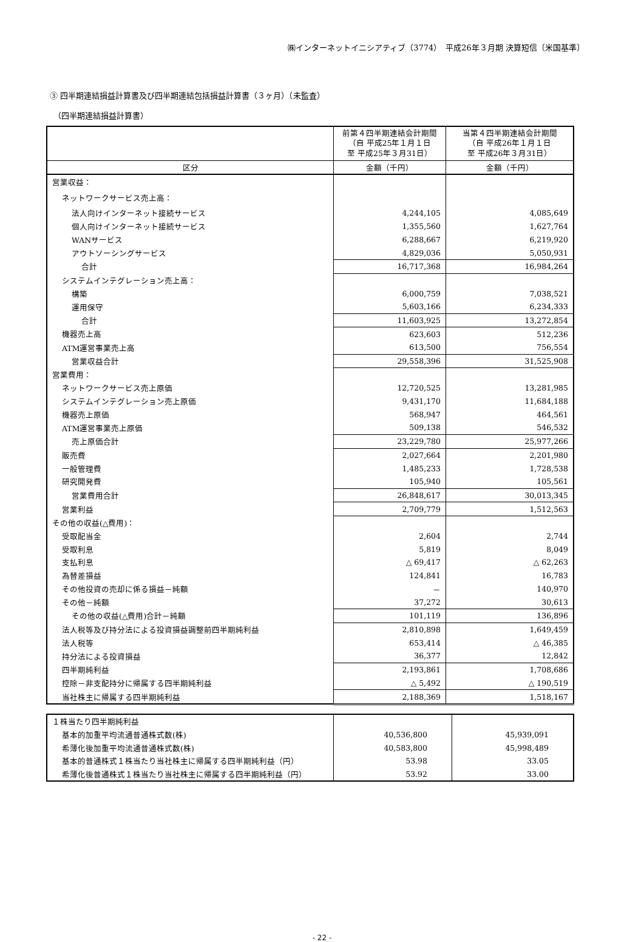㈱インターネットイニシアティブ（3774）　平成26年３月期 決算短信〔米国基準〕
③ 四半期連結損益計算書及び四半期連結包括損益計算書（３ヶ月）（未監査）
（四半期連結損益計算書）
| | 前第４四半期連結会計期間 （自 平成25年１月１日 至 平成25年３月31日） | 当第４四半期連結会計期間 （自 平成26年１月１日 至 平成26年３月31日） |
| 区分 | 金額（千円） | 金額（千円） |
| 営業収益： | | |
| ネットワークサービス売上高： | | |
| 法人向けインターネット接続サービス | 4,244,105 | 4,085,649 |
| 個人向けインターネット接続サービス | 1,355,560 | 1,627,764 |
| WANサービス | 6,288,667 | 6,219,920 |
| アウトソーシングサービス | 4,829,036 | 5,050,931 |
| 合計 | 16,717,368 | 16,984,264 |
| システムインテグレーション売上高： | | |
| 構築 | 6,000,759 | 7,038,521 |
| 運用保守 | 5,603,166 | 6,234,333 |
| 合計 | 11,603,925 | 13,272,854 |
| 機器売上高 | 623,603 | 512,236 |
| ATM運営事業売上高 | 613,500 | 756,554 |
| 営業収益合計 | 29,558,396 | 31,525,908 |
| 営業費用： | | |
| ネットワークサービス売上原価 | 12,720,525 | 13,281,985 |
| システムインテグレーション売上原価 | 9,431,170 | 11,684,188 |
| 機器売上原価 | 568,947 | 464,561 |
| ATM運営事業売上原価 | 509,138 | 546,532 |
| 売上原価合計 | 23,229,780 | 25,977,266 |
| 販売費 | 2,027,664 | 2,201,980 |
| 一般管理費 | 1,485,233 | 1,728,538 |
| 研究開発費 | 105,940 | 105,561 |
| 営業費用合計 | 26,848,617 | 30,013,345 |
| 営業利益 | 2,709,779 | 1,512,563 |
| その他の収益(△費用)： | | |
| 受取配当金 | 2,604 | 2,744 |
| 受取利息 | 5,819 | 8,049 |
| 支払利息 | △ 69,417 | △ 62,263 |
| 為替差損益 | 124,841 | 16,783 |
| その他投資の売却に係る損益－純額 | － | 140,970 |
| その他－純額 | 37,272 | 30,613 |
| その他の収益(△費用)合計－純額 | 101,119 | 136,896 |
| 法人税等及び持分法による投資損益調整前四半期純利益 | 2,810,898 | 1,649,459 |
| 法人税等 | 653,414 | △ 46,385 |
| 持分法による投資損益 | 36,377 | 12,842 |
| 四半期純利益 | 2,193,861 | 1,708,686 |
| 控除－非支配持分に帰属する四半期純利益 | △ 5,492 | △ 190,519 |
| 当社株主に帰属する四半期純利益 | 2,188,369 | 1,518,167 |
| １株当たり四半期純利益 | | |
| 基本的加重平均流通普通株式数(株) | 40,536,800 | 45,939,091 |
| 希薄化後加重平均流通普通株式数(株) | 40,583,800 | 45,998,489 |
| 基本的普通株式１株当たり当社株主に帰属する四半期純利益（円） | 53.98 | 33.05 |
| 希薄化後普通株式１株当たり当社株主に帰属する四半期純利益（円） | 53.92 | 33.00 |
- 22 -